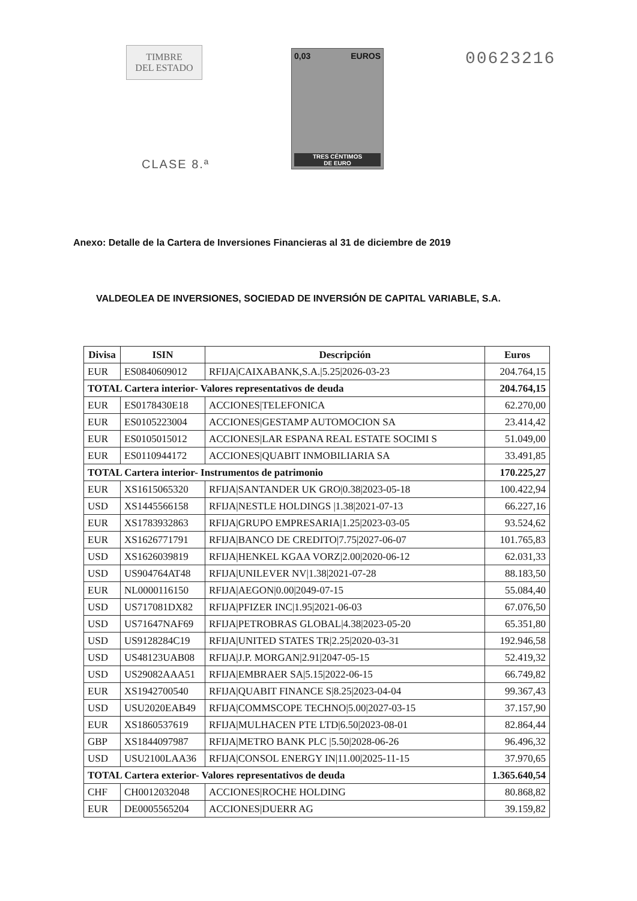TIMBRE
DEL ESTADO
CLASE 8.ª
0,03 EUROS
TRES CÉNTIMOS
DE EURO
00623216
Anexo: Detalle de la Cartera de Inversiones Financieras al 31 de diciembre de 2019
VALDEOLEA DE INVERSIONES, SOCIEDAD DE INVERSIÓN DE CAPITAL VARIABLE, S.A.
| Divisa | ISIN | Descripción | Euros |
| --- | --- | --- | --- |
| EUR | ES0840609012 | RFIJA/CAIXABANK,S.A./5.25/2026-03-23 | 204.764,15 |
| TOTAL Cartera interior- Valores representativos de deuda | | | 204.764,15 |
| EUR | ES0178430E18 | ACCIONES/TELEFONICA | 62.270,00 |
| EUR | ES0105223004 | ACCIONES/GESTAMP AUTOMOCION SA | 23.414,42 |
| EUR | ES0105015012 | ACCIONES/LAR ESPANA REAL ESTATE SOCIMI S | 51.049,00 |
| EUR | ES0110944172 | ACCIONES/QUABIT INMOBILIARIA SA | 33.491,85 |
| TOTAL Cartera interior- Instrumentos de patrimonio | | | 170.225,27 |
| EUR | XS1615065320 | RFIJA/SANTANDER UK GRO/0.38/2023-05-18 | 100.422,94 |
| USD | XS1445566158 | RFIJA/NESTLE HOLDINGS /1.38/2021-07-13 | 66.227,16 |
| EUR | XS1783932863 | RFIJA/GRUPO EMPRESARIA/1.25/2023-03-05 | 93.524,62 |
| EUR | XS1626771791 | RFIJA/BANCO DE CREDITO/7.75/2027-06-07 | 101.765,83 |
| USD | XS1626039819 | RFIJA/HENKEL KGAA VORZ/2.00/2020-06-12 | 62.031,33 |
| USD | US904764AT48 | RFIJA/UNILEVER NV/1.38/2021-07-28 | 88.183,50 |
| EUR | NL0000116150 | RFIJA/AEGON/0.00/2049-07-15 | 55.084,40 |
| USD | US717081DX82 | RFIJA/PFIZER INC/1.95/2021-06-03 | 67.076,50 |
| USD | US71647NAF69 | RFIJA/PETROBRAS GLOBAL/4.38/2023-05-20 | 65.351,80 |
| USD | US9128284C19 | RFIJA/UNITED STATES TR/2.25/2020-03-31 | 192.946,58 |
| USD | US48123UAB08 | RFIJA/J.P. MORGAN/2.91/2047-05-15 | 52.419,32 |
| USD | US29082AAA51 | RFIJA/EMBRAER SA/5.15/2022-06-15 | 66.749,82 |
| EUR | XS1942700540 | RFIJA/QUABIT FINANCE S/8.25/2023-04-04 | 99.367,43 |
| USD | USU2020EAB49 | RFIJA/COMMSCOPE TECHNO/5.00/2027-03-15 | 37.157,90 |
| EUR | XS1860537619 | RFIJA/MULHACEN PTE LTD/6.50/2023-08-01 | 82.864,44 |
| GBP | XS1844097987 | RFIJA/METRO BANK PLC /5.50/2028-06-26 | 96.496,32 |
| USD | USU2100LAA36 | RFIJA/CONSOL ENERGY IN/11.00/2025-11-15 | 37.970,65 |
| TOTAL Cartera exterior- Valores representativos de deuda | | | 1.365.640,54 |
| CHF | CH0012032048 | ACCIONES/ROCHE HOLDING | 80.868,82 |
| EUR | DE0005565204 | ACCIONES/DUERR AG | 39.159,82 |